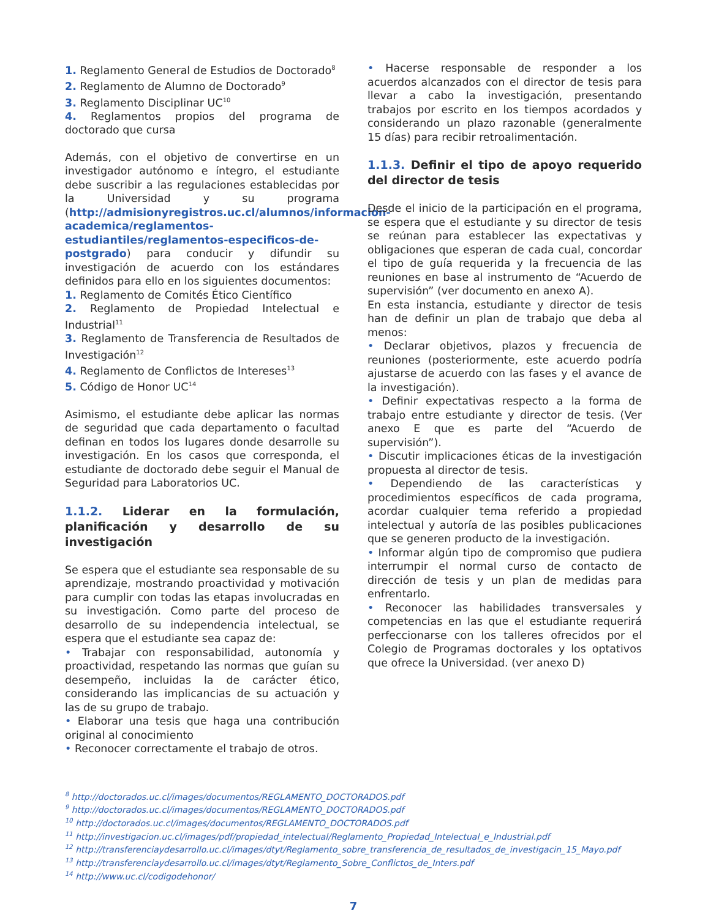1. Reglamento General de Estudios de Doctorado<sup>8</sup>
2. Reglamento de Alumno de Doctorado<sup>9</sup>
3. Reglamento Disciplinar UC<sup>10</sup>
4. Reglamentos propios del programa de doctorado que cursa
Además, con el objetivo de convertirse en un investigador autónomo e íntegro, el estudiante debe suscribir a las regulaciones establecidas por la Universidad y su programa (http://admisionyregistros.uc.cl/alumnos/informacion-academica/reglamentos-estudiantiles/reglamentos-especificos-de-postgrado) para conducir y difundir su investigación de acuerdo con los estándares definidos para ello en los siguientes documentos:
1. Reglamento de Comités Ético Científico
2. Reglamento de Propiedad Intelectual e Industrial<sup>11</sup>
3. Reglamento de Transferencia de Resultados de Investigación<sup>12</sup>
4. Reglamento de Conflictos de Intereses<sup>13</sup>
5. Código de Honor UC<sup>14</sup>
Asimismo, el estudiante debe aplicar las normas de seguridad que cada departamento o facultad definan en todos los lugares donde desarrolle su investigación. En los casos que corresponda, el estudiante de doctorado debe seguir el Manual de Seguridad para Laboratorios UC.
1.1.2. Liderar en la formulación, planificación y desarrollo de su investigación
Se espera que el estudiante sea responsable de su aprendizaje, mostrando proactividad y motivación para cumplir con todas las etapas involucradas en su investigación. Como parte del proceso de desarrollo de su independencia intelectual, se espera que el estudiante sea capaz de:
• Trabajar con responsabilidad, autonomía y proactividad, respetando las normas que guían su desempeño, incluidas la de carácter ético, considerando las implicancias de su actuación y las de su grupo de trabajo.
• Elaborar una tesis que haga una contribución original al conocimiento
• Reconocer correctamente el trabajo de otros.
• Hacerse responsable de responder a los acuerdos alcanzados con el director de tesis para llevar a cabo la investigación, presentando trabajos por escrito en los tiempos acordados y considerando un plazo razonable (generalmente 15 días) para recibir retroalimentación.
1.1.3. Definir el tipo de apoyo requerido del director de tesis
Desde el inicio de la participación en el programa, se espera que el estudiante y su director de tesis se reúnan para establecer las expectativas y obligaciones que esperan de cada cual, concordar el tipo de guía requerida y la frecuencia de las reuniones en base al instrumento de “Acuerdo de supervisión” (ver documento en anexo A).
En esta instancia, estudiante y director de tesis han de definir un plan de trabajo que deba al menos:
• Declarar objetivos, plazos y frecuencia de reuniones (posteriormente, este acuerdo podría ajustarse de acuerdo con las fases y el avance de la investigación).
• Definir expectativas respecto a la forma de trabajo entre estudiante y director de tesis. (Ver anexo E que es parte del “Acuerdo de supervisión”).
• Discutir implicaciones éticas de la investigación propuesta al director de tesis.
• Dependiendo de las características y procedimientos específicos de cada programa, acordar cualquier tema referido a propiedad intelectual y autoría de las posibles publicaciones que se generen producto de la investigación.
• Informar algún tipo de compromiso que pudiera interrumpir el normal curso de contacto de dirección de tesis y un plan de medidas para enfrentarlo.
• Reconocer las habilidades transversales y competencias en las que el estudiante requerirá perfeccionarse con los talleres ofrecidos por el Colegio de Programas doctorales y los optativos que ofrece la Universidad. (ver anexo D)
<sup>8</sup> http://doctorados.uc.cl/images/documentos/REGLAMENTO_DOCTORADOS.pdf
<sup>9</sup> http://doctorados.uc.cl/images/documentos/REGLAMENTO_DOCTORADOS.pdf
<sup>10</sup> http://doctorados.uc.cl/images/documentos/REGLAMENTO_DOCTORADOS.pdf
<sup>11</sup> http://investigacion.uc.cl/images/pdf/propiedad_intelectual/Reglamento_Propiedad_Intelectual_e_Industrial.pdf
<sup>12</sup> http://transferenciaydesarrollo.uc.cl/images/dtyt/Reglamento_sobre_transferencia_de_resultados_de_investigacin_15_Mayo.pdf
<sup>13</sup> http://transferenciaydesarrollo.uc.cl/images/dtyt/Reglamento_Sobre_Conflictos_de_Inters.pdf
<sup>14</sup> http://www.uc.cl/codigodehonor/
7